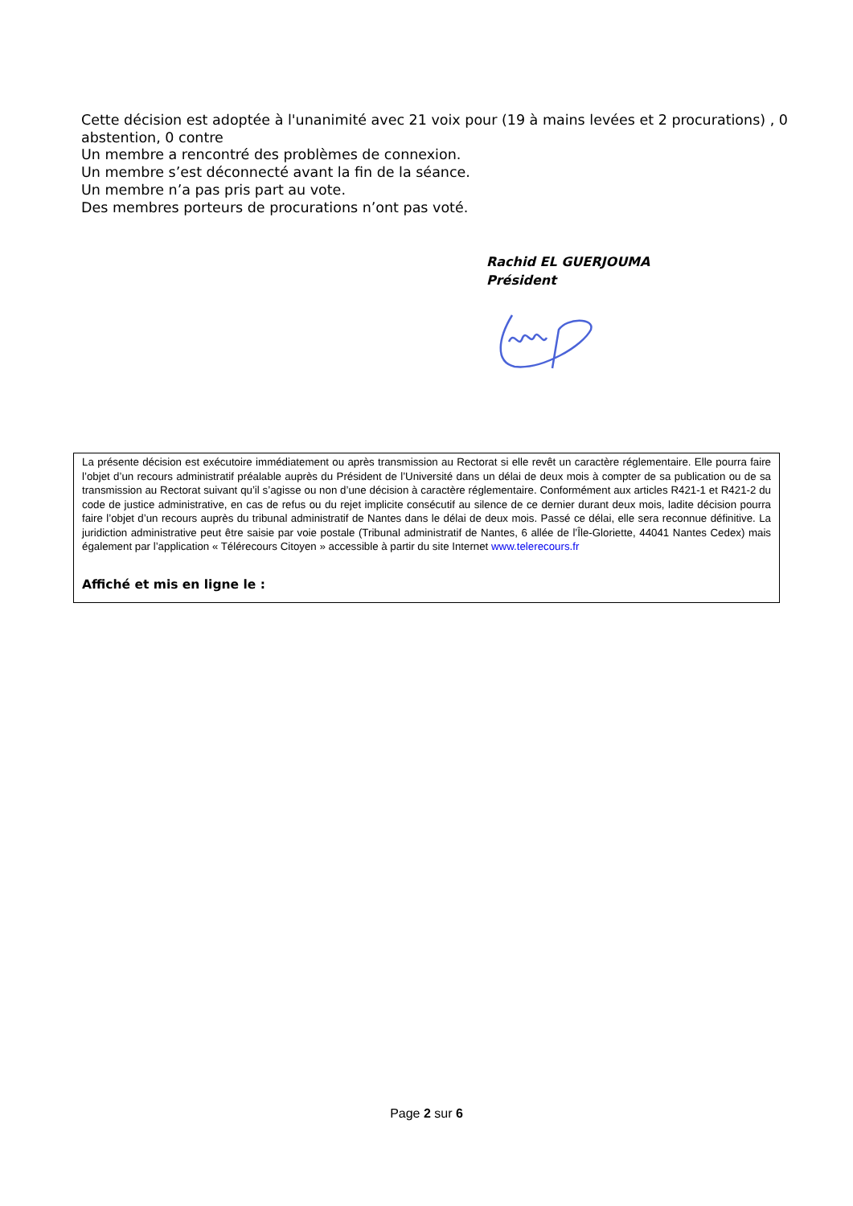Cette décision est adoptée à l'unanimité avec 21 voix pour (19 à mains levées et 2 procurations) , 0 abstention, 0 contre
Un membre a rencontré des problèmes de connexion.
Un membre s’est déconnecté avant la fin de la séance.
Un membre n’a pas pris part au vote.
Des membres porteurs de procurations n’ont pas voté.
Rachid EL GUERJOUMA
Président
La présente décision est exécutoire immédiatement ou après transmission au Rectorat si elle revêt un caractère réglementaire. Elle pourra faire l’objet d’un recours administratif préalable auprès du Président de l’Université dans un délai de deux mois à compter de sa publication ou de sa transmission au Rectorat suivant qu’il s’agisse ou non d’une décision à caractère réglementaire. Conformément aux articles R421-1 et R421-2 du code de justice administrative, en cas de refus ou du rejet implicite consécutif au silence de ce dernier durant deux mois, ladite décision pourra faire l’objet d’un recours auprès du tribunal administratif de Nantes dans le délai de deux mois. Passé ce délai, elle sera reconnue définitive. La juridiction administrative peut être saisie par voie postale (Tribunal administratif de Nantes, 6 allée de l’Île-Gloriette, 44041 Nantes Cedex) mais également par l’application « Télérecours Citoyen » accessible à partir du site Internet www.telerecours.fr
Affiché et mis en ligne le :
Page 2 sur 6